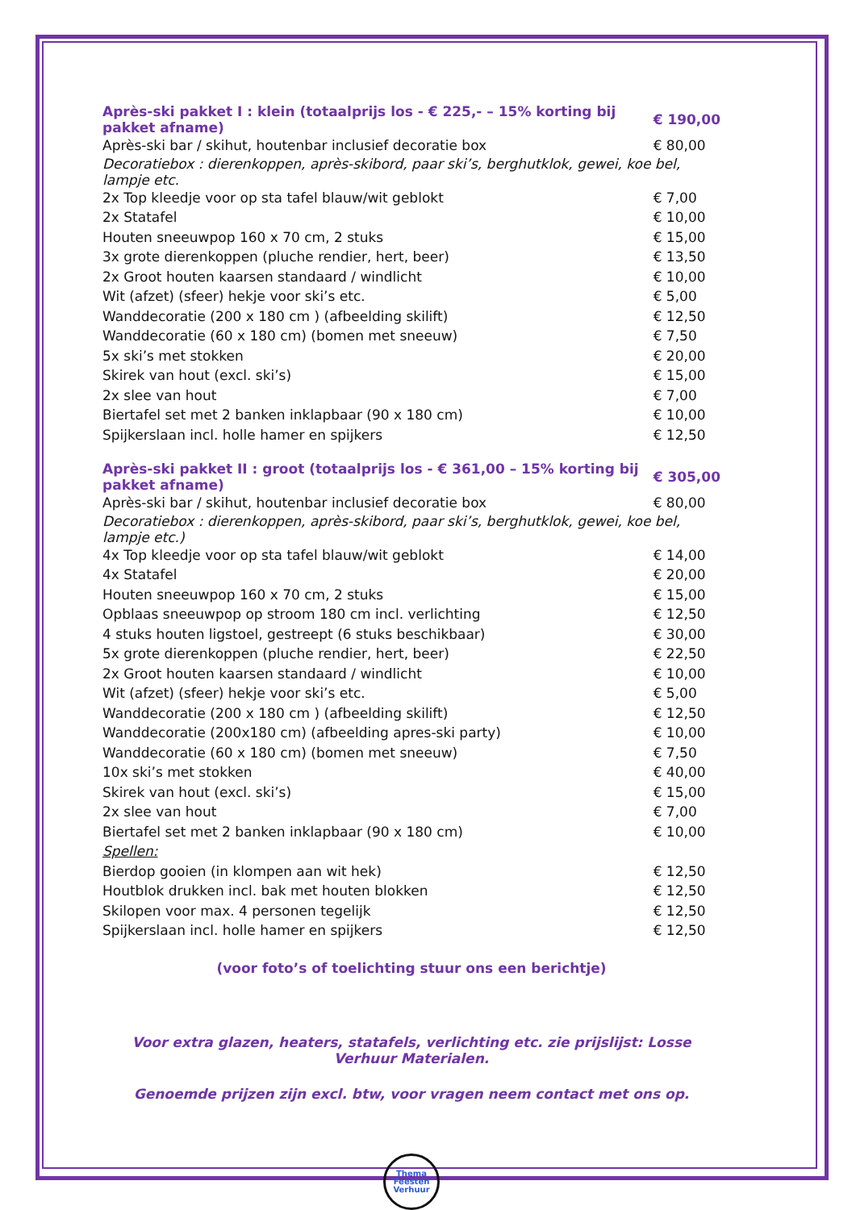| Après-ski pakket I : klein (totaalprijs los - € 225,- – 15% korting bij pakket afname) | € 190,00 |
| Après-ski bar / skihut, houtenbar inclusief decoratie box | € 80,00 |
| Decoratiebox : dierenkoppen, après-skibord, paar ski’s, berghutklok, gewei, koe bel, lampje etc. | |
| 2x Top kleedje voor op sta tafel blauw/wit geblokt | € 7,00 |
| 2x Statafel | € 10,00 |
| Houten sneeuwpop 160 x 70 cm, 2 stuks | € 15,00 |
| 3x grote dierenkoppen (pluche rendier, hert, beer) | € 13,50 |
| 2x Groot houten kaarsen standaard / windlicht | € 10,00 |
| Wit (afzet) (sfeer) hekje voor ski’s etc. | € 5,00 |
| Wanddecoratie (200 x 180 cm ) (afbeelding skilift) | € 12,50 |
| Wanddecoratie (60 x 180 cm) (bomen met sneeuw) | € 7,50 |
| 5x ski’s met stokken | € 20,00 |
| Skirek van hout (excl. ski’s) | € 15,00 |
| 2x slee van hout | € 7,00 |
| Biertafel set met 2 banken inklapbaar (90 x 180 cm) | € 10,00 |
| Spijkerslaan incl. holle hamer en spijkers | € 12,50 |
| Après-ski pakket II : groot (totaalprijs los - € 361,00 – 15% korting bij pakket afname) | € 305,00 |
| Après-ski bar / skihut, houtenbar inclusief decoratie box | € 80,00 |
| Decoratiebox : dierenkoppen, après-skibord, paar ski’s, berghutklok, gewei, koe bel, lampje etc.) | |
| 4x Top kleedje voor op sta tafel blauw/wit geblokt | € 14,00 |
| 4x Statafel | € 20,00 |
| Houten sneeuwpop 160 x 70 cm, 2 stuks | € 15,00 |
| Opblaas sneeuwpop op stroom 180 cm incl. verlichting | € 12,50 |
| 4 stuks houten ligstoel, gestreept (6 stuks beschikbaar) | € 30,00 |
| 5x grote dierenkoppen (pluche rendier, hert, beer) | € 22,50 |
| 2x Groot houten kaarsen standaard / windlicht | € 10,00 |
| Wit (afzet) (sfeer) hekje voor ski’s etc. | € 5,00 |
| Wanddecoratie (200 x 180 cm ) (afbeelding skilift) | € 12,50 |
| Wanddecoratie (200x180 cm) (afbeelding apres-ski party) | € 10,00 |
| Wanddecoratie (60 x 180 cm) (bomen met sneeuw) | € 7,50 |
| 10x ski’s met stokken | € 40,00 |
| Skirek van hout (excl. ski’s) | € 15,00 |
| 2x slee van hout | € 7,00 |
| Biertafel set met 2 banken inklapbaar (90 x 180 cm) | € 10,00 |
| Spellen: | |
| Bierdop gooien (in klompen aan wit hek) | € 12,50 |
| Houtblok drukken incl. bak met houten blokken | € 12,50 |
| Skilopen voor max. 4 personen tegelijk | € 12,50 |
| Spijkerslaan incl. holle hamer en spijkers | € 12,50 |
(voor foto’s of toelichting stuur ons een berichtje)
Voor extra glazen, heaters, statafels, verlichting etc. zie prijslijst: Losse Verhuur Materialen.
Genoemde prijzen zijn excl. btw, voor vragen neem contact met ons op.
Thema
Feesten
Verhuur